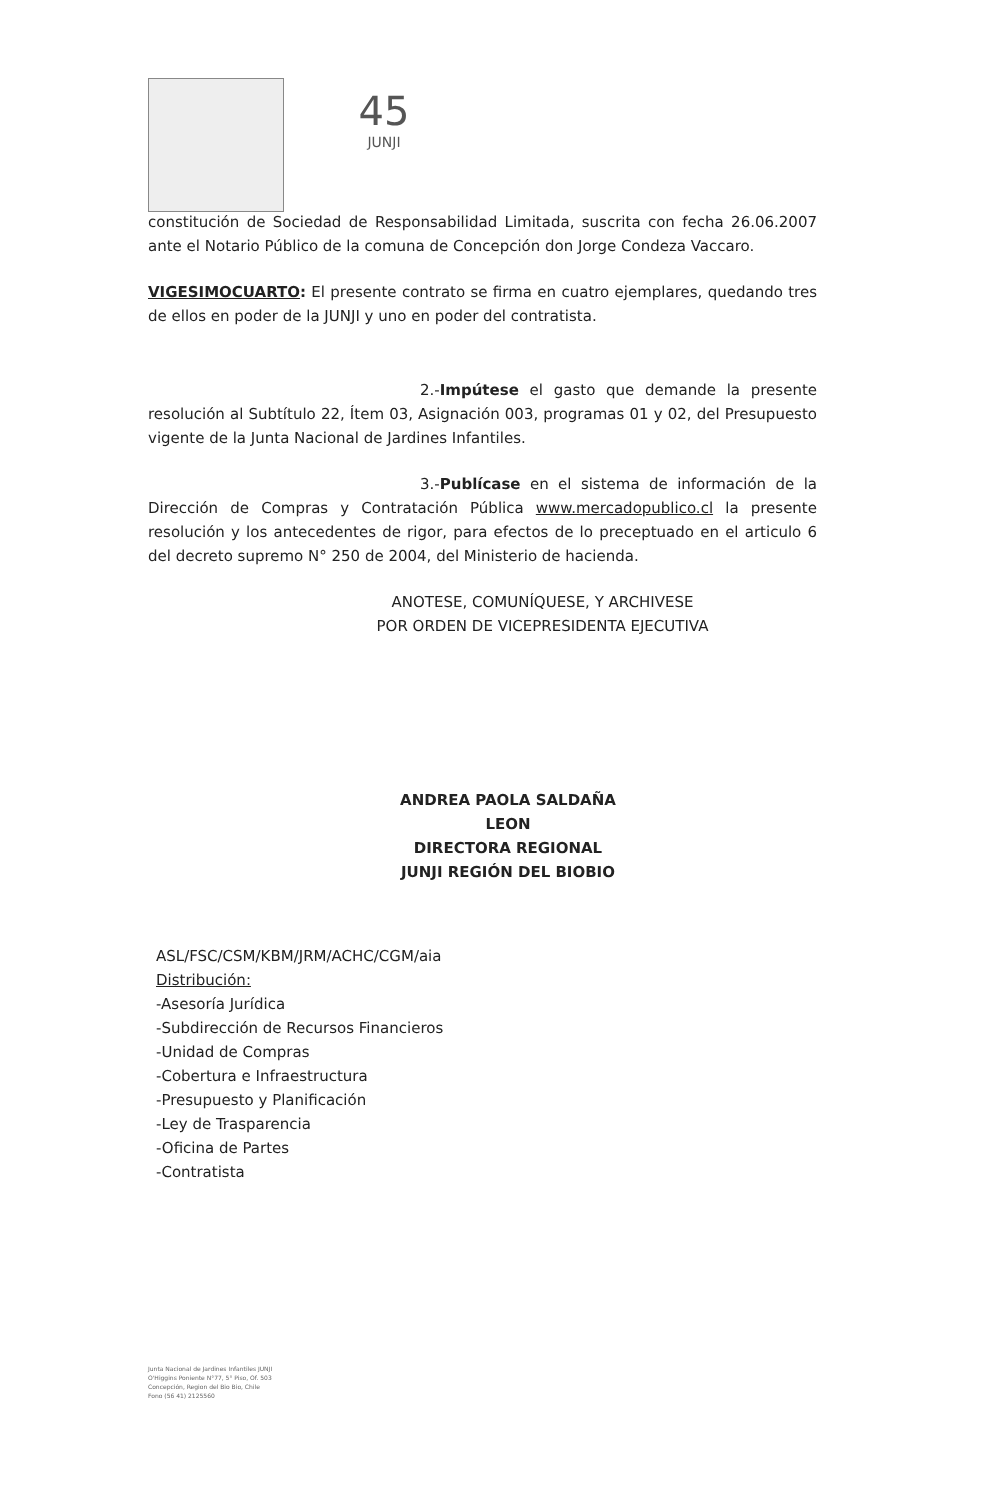45
JUNJI
constitución de Sociedad de Responsabilidad Limitada, suscrita con fecha 26.06.2007 ante el Notario Público de la comuna de Concepción don Jorge Condeza Vaccaro.
VIGESIMOCUARTO: El presente contrato se firma en cuatro ejemplares, quedando tres de ellos en poder de la JUNJI y uno en poder del contratista.
2.-Impútese el gasto que demande la presente resolución al Subtítulo 22, Ítem 03, Asignación 003, programas 01 y 02, del Presupuesto vigente de la Junta Nacional de Jardines Infantiles.
3.-Publícase en el sistema de información de la Dirección de Compras y Contratación Pública www.mercadopublico.cl la presente resolución y los antecedentes de rigor, para efectos de lo preceptuado en el articulo 6 del decreto supremo N° 250 de 2004, del Ministerio de hacienda.
ANOTESE, COMUNÍQUESE, Y ARCHIVESE
POR ORDEN DE VICEPRESIDENTA EJECUTIVA
ANDREA PAOLA SALDAÑA LEON
DIRECTORA REGIONAL
JUNJI REGIÓN DEL BIOBIO
ASL/FSC/CSM/KBM/JRM/ACHC/CGM/aia
Distribución:
-Asesoría Jurídica
-Subdirección de Recursos Financieros
-Unidad de Compras
-Cobertura e Infraestructura
-Presupuesto y Planificación
-Ley de Trasparencia
-Oficina de Partes
-Contratista
Junta Nacional de Jardines Infantiles JUNJI
O'Higgins Poniente N°77, 5° Piso, Of. 503
Concepción, Region del Bio Bio, Chile
Fono (56 41) 2125560